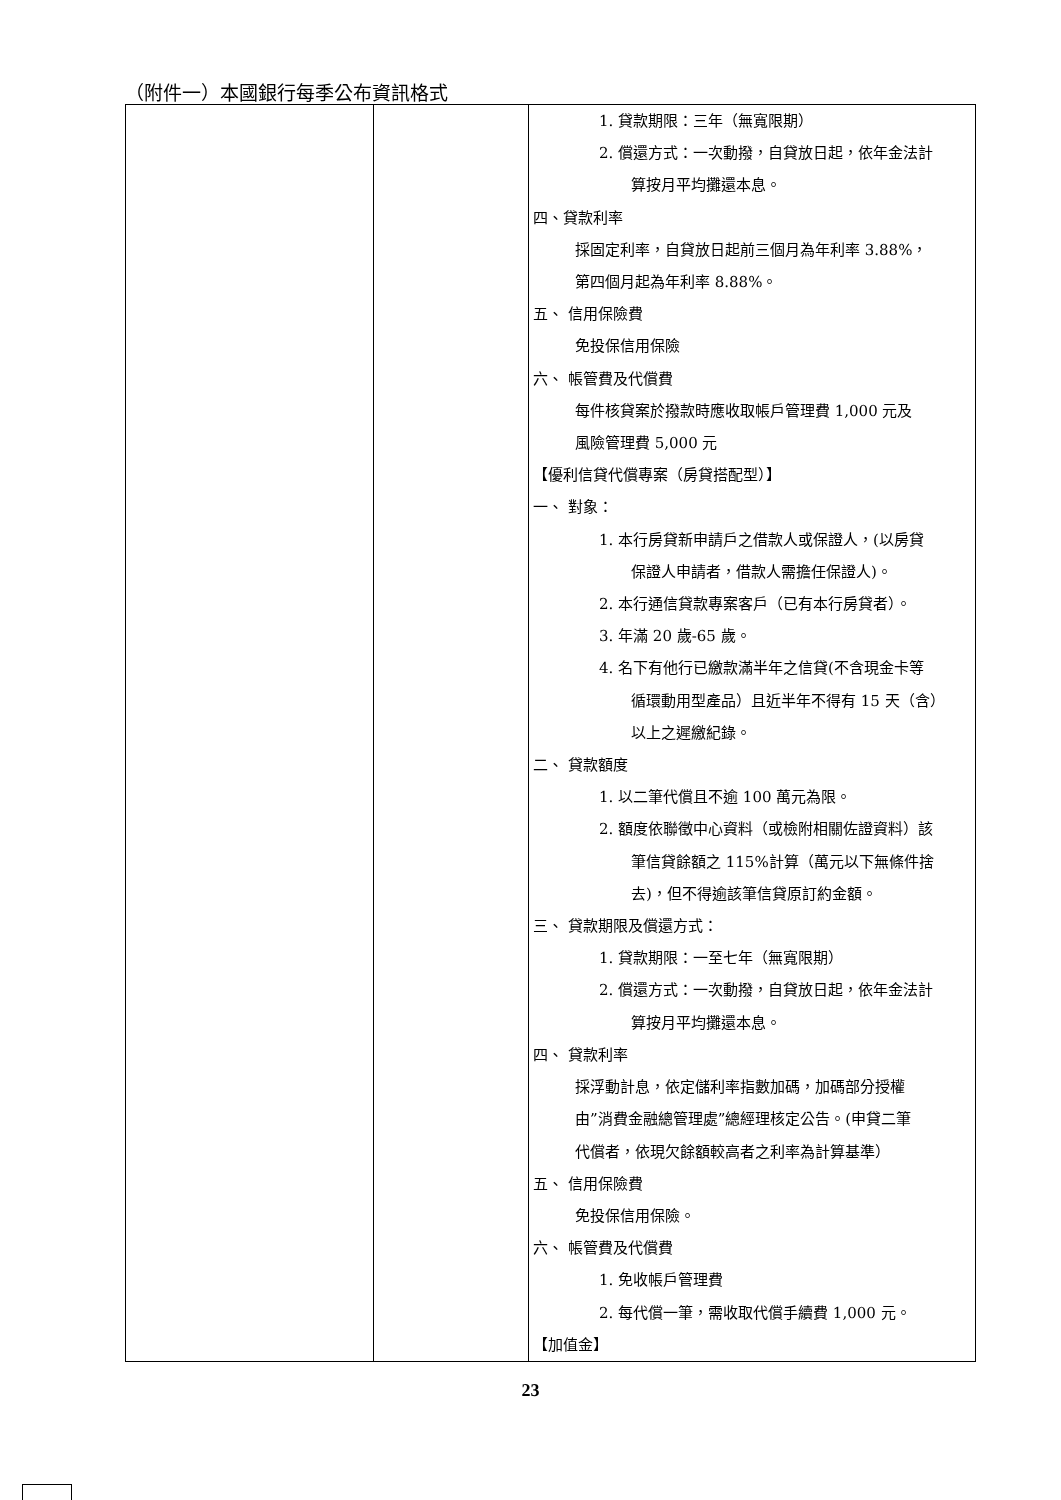（附件一）本國銀行每季公布資訊格式
| | | 1. 貸款期限：三年（無寬限期） 2. 償還方式：一次動撥，自貸放日起，依年金法計 算按月平均攤還本息。 四、貸款利率 採固定利率，自貸放日起前三個月為年利率 3.88%， 第四個月起為年利率 8.88%。 五、 信用保險費 免投保信用保險 六、 帳管費及代償費 每件核貸案於撥款時應收取帳戶管理費 1,000 元及 風險管理費 5,000 元 【優利信貸代償專案（房貸搭配型）】 一、 對象： 1. 本行房貸新申請戶之借款人或保證人，(以房貸 保證人申請者，借款人需擔任保證人)。 2. 本行通信貸款專案客戶（已有本行房貸者）。 3. 年滿 20 歲-65 歲。 4. 名下有他行已繳款滿半年之信貸(不含現金卡等 循環動用型產品）且近半年不得有 15 天（含） 以上之遲繳紀錄。 二、 貸款額度 1. 以二筆代償且不逾 100 萬元為限。 2. 額度依聯徵中心資料（或檢附相關佐證資料）該 筆信貸餘額之 115%計算（萬元以下無條件捨 去)，但不得逾該筆信貸原訂約金額。 三、 貸款期限及償還方式： 1. 貸款期限：一至七年（無寬限期） 2. 償還方式：一次動撥，自貸放日起，依年金法計 算按月平均攤還本息。 四、 貸款利率 採浮動計息，依定儲利率指數加碼，加碼部分授權 由”消費金融總管理處”總經理核定公告。(申貸二筆 代償者，依現欠餘額較高者之利率為計算基準） 五、 信用保險費 免投保信用保險。 六、 帳管費及代償費 1. 免收帳戶管理費 2. 每代償一筆，需收取代償手續費 1,000 元。 【加值金】 |
23